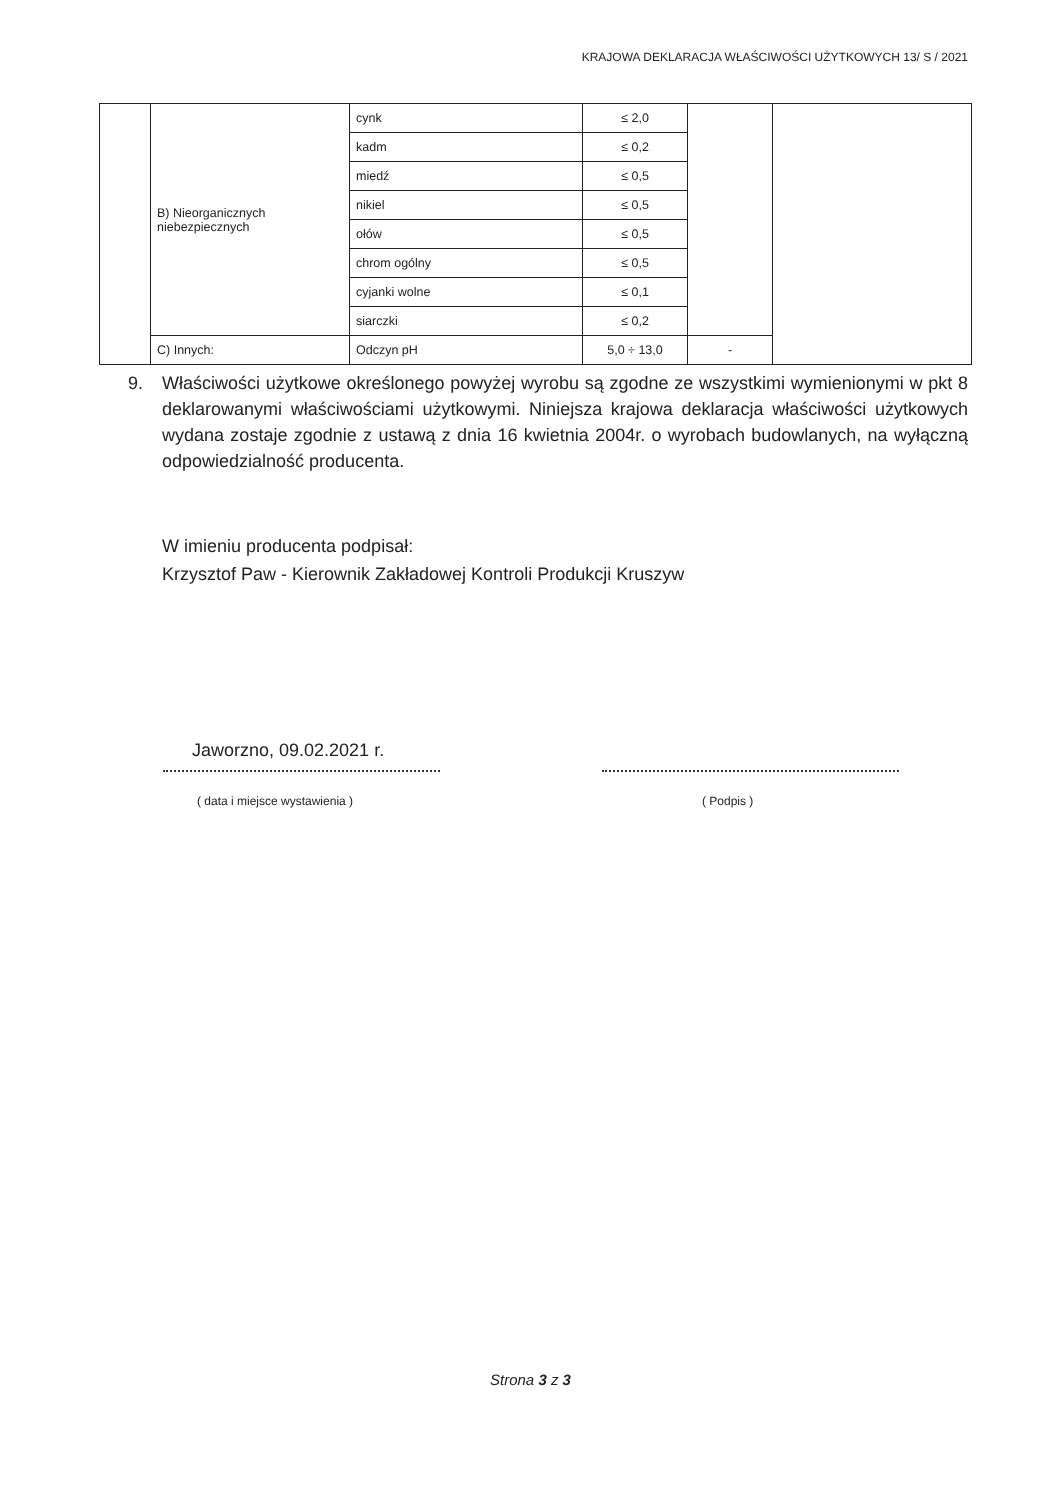KRAJOWA DEKLARACJA WŁAŚCIWOŚCI UŻYTKOWYCH 13/ S / 2021
| | B) Nieorganicznych niebezpiecznych | cynk | ≤ 2,0 | | |
| | | kadm | ≤ 0,2 | | |
| | | miedź | ≤ 0,5 | | |
| | | nikiel | ≤ 0,5 | | |
| | | ołów | ≤ 0,5 | | |
| | | chrom ogólny | ≤ 0,5 | | |
| | | cyjanki wolne | ≤ 0,1 | | |
| | | siarczki | ≤ 0,2 | | |
| | C) Innych: | Odczyn pH | 5,0 ÷ 13,0 | - | |
9. Właściwości użytkowe określonego powyżej wyrobu są zgodne ze wszystkimi wymienionymi w pkt 8 deklarowanymi właściwościami użytkowymi. Niniejsza krajowa deklaracja właściwości użytkowych wydana zostaje zgodnie z ustawą z dnia 16 kwietnia 2004r. o wyrobach budowlanych, na wyłączną odpowiedzialność producenta.
W imieniu producenta podpisał:
Krzysztof Paw - Kierownik Zakładowej Kontroli Produkcji Kruszyw
Jaworzno, 09.02.2021 r.
( data i miejsce wystawienia ) ( Podpis )
Strona 3 z 3